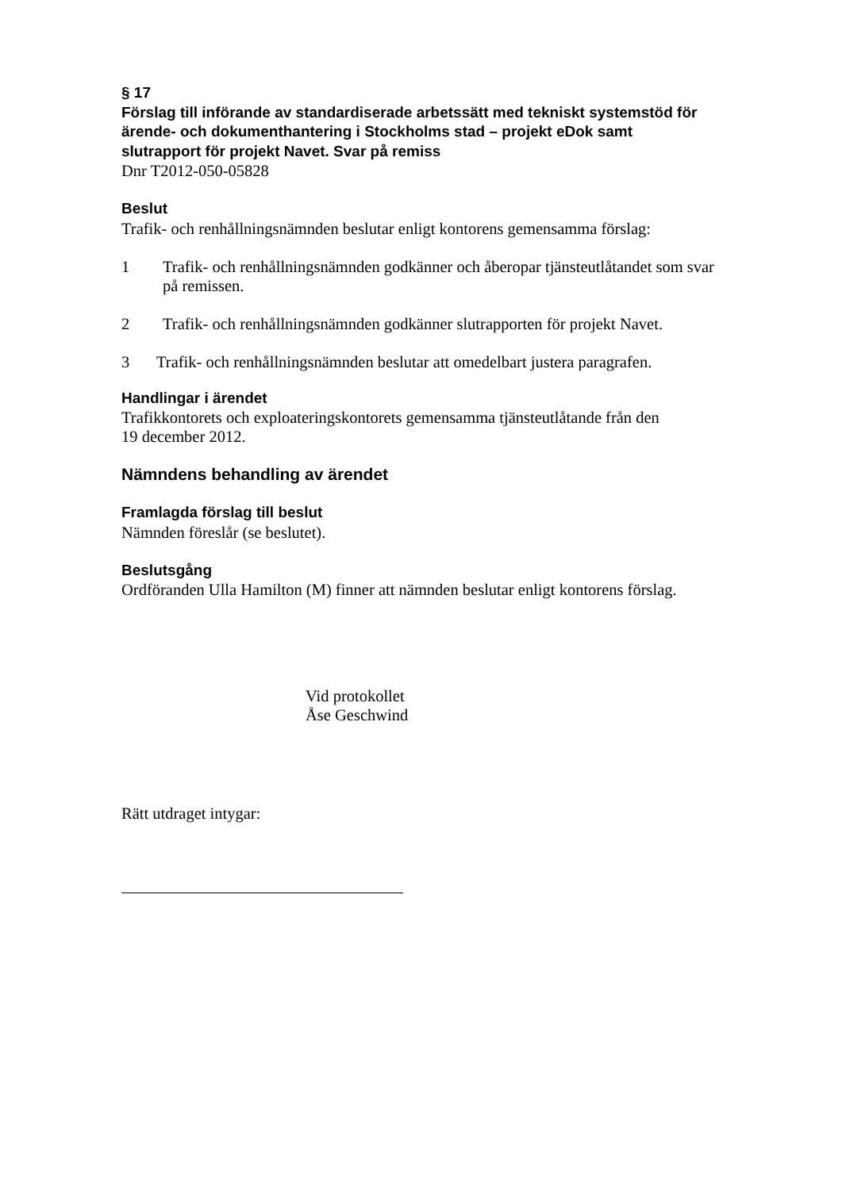§ 17
Förslag till införande av standardiserade arbetssätt med tekniskt systemstöd för ärende- och dokumenthantering i Stockholms stad – projekt eDok samt slutrapport för projekt Navet. Svar på remiss
Dnr T2012-050-05828
Beslut
Trafik- och renhållningsnämnden beslutar enligt kontorens gemensamma förslag:
1 Trafik- och renhållningsnämnden godkänner och åberopar tjänsteutlåtandet som svar på remissen.
2 Trafik- och renhållningsnämnden godkänner slutrapporten för projekt Navet.
3 Trafik- och renhållningsnämnden beslutar att omedelbart justera paragrafen.
Handlingar i ärendet
Trafikkontorets och exploateringskontorets gemensamma tjänsteutlåtande från den
19 december 2012.
Nämndens behandling av ärendet
Framlagda förslag till beslut
Nämnden föreslår (se beslutet).
Beslutsgång
Ordföranden Ulla Hamilton (M) finner att nämnden beslutar enligt kontorens förslag.
Vid protokollet
Åse Geschwind
Rätt utdraget intygar: